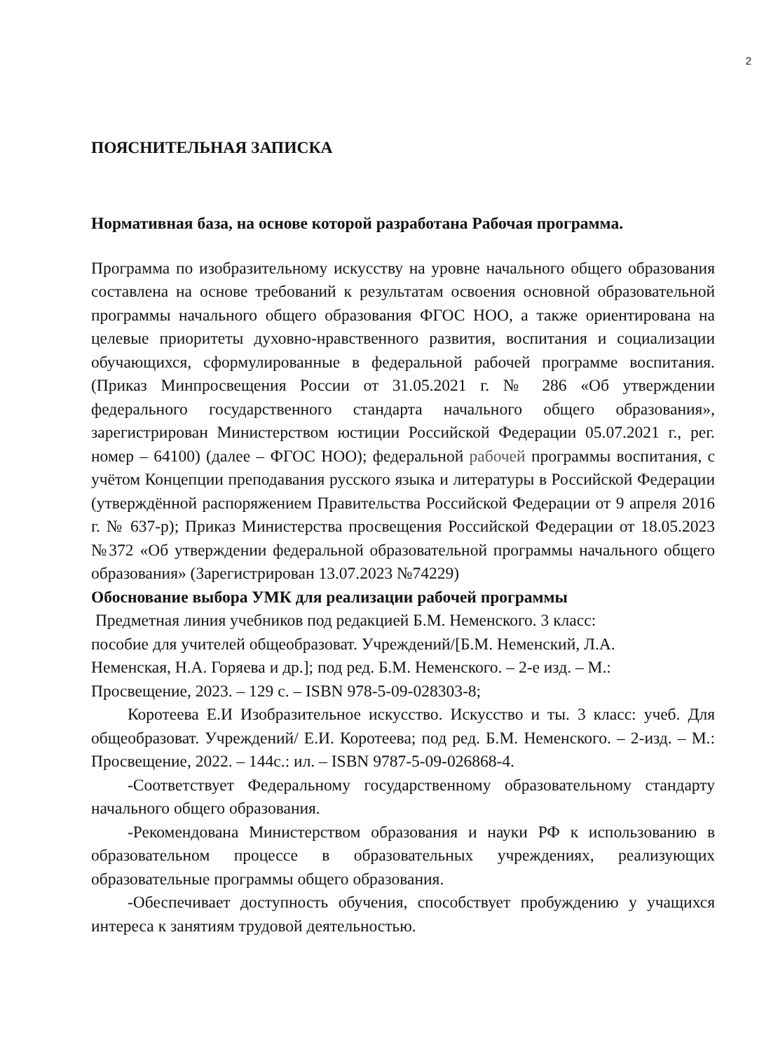2
ПОЯСНИТЕЛЬНАЯ ЗАПИСКА
Нормативная база, на основе которой разработана Рабочая программа.
Программа по изобразительному искусству на уровне начального общего образования составлена на основе требований к результатам освоения основной образовательной программы начального общего образования ФГОС НОО, а также ориентирована на целевые приоритеты духовно-нравственного развития, воспитания и социализации обучающихся, сформулированные в федеральной рабочей программе воспитания. (Приказ Минпросвещения России от 31.05.2021 г. № 286 «Об утверждении федерального государственного стандарта начального общего образования», зарегистрирован Министерством юстиции Российской Федерации 05.07.2021 г., рег. номер – 64100) (далее – ФГОС НОО); федеральной рабочей программы воспитания, с учётом Концепции преподавания русского языка и литературы в Российской Федерации (утверждённой распоряжением Правительства Российской Федерации от 9 апреля 2016 г. № 637-р); Приказ Министерства просвещения Российской Федерации от 18.05.2023 №372 «Об утверждении федеральной образовательной программы начального общего образования» (Зарегистрирован 13.07.2023 №74229)
Обоснование выбора УМК для реализации рабочей программы
Предметная линия учебников под редакцией Б.М. Неменского. 3 класс:
пособие для учителей общеобразоват. Учреждений/[Б.М. Неменский, Л.А.
Неменская, Н.А. Горяева и др.]; под ред. Б.М. Неменского. – 2-е изд. – М.:
Просвещение, 2023. – 129 с. – ISBN 978-5-09-028303-8;
Коротеева Е.И Изобразительное искусство. Искусство и ты. 3 класс: учеб. Для общеобразоват. Учреждений/ Е.И. Коротеева; под ред. Б.М. Неменского. – 2-изд. – М.: Просвещение, 2022. – 144с.: ил. – ISBN 9787-5-09-026868-4.
-Соответствует Федеральному государственному образовательному стандарту начального общего образования.
-Рекомендована Министерством образования и науки РФ к использованию в образовательном процессе в образовательных учреждениях, реализующих образовательные программы общего образования.
-Обеспечивает доступность обучения, способствует пробуждению у учащихся интереса к занятиям трудовой деятельностью.